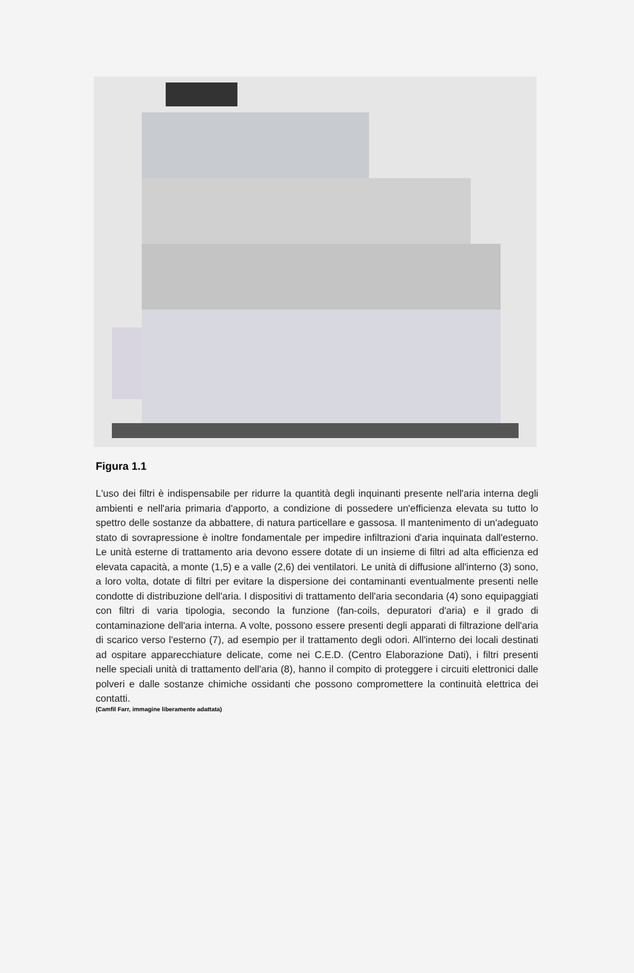Figura 1.1
L'uso dei filtri è indispensabile per ridurre la quantità degli inquinanti presente nell'aria interna degli ambienti e nell'aria primaria d'apporto, a condizione di possedere un'efficienza elevata su tutto lo spettro delle sostanze da abbattere, di natura particellare e gassosa. Il mantenimento di un'adeguato stato di sovrapressione è inoltre fondamentale per impedire infiltrazioni d'aria inquinata dall'esterno. Le unità esterne di trattamento aria devono essere dotate di un insieme di filtri ad alta efficienza ed elevata capacità, a monte (1,5) e a valle (2,6) dei ventilatori. Le unità di diffusione all'interno (3) sono, a loro volta, dotate di filtri per evitare la dispersione dei contaminanti eventualmente presenti nelle condotte di distribuzione dell'aria. I dispositivi di trattamento dell'aria secondaria (4) sono equipaggiati con filtri di varia tipologia, secondo la funzione (fan-coils, depuratori d'aria) e il grado di contaminazione dell'aria interna. A volte, possono essere presenti degli apparati di filtrazione dell'aria di scarico verso l'esterno (7), ad esempio per il trattamento degli odori. All'interno dei locali destinati ad ospitare apparecchiature delicate, come nei C.E.D. (Centro Elaborazione Dati), i filtri presenti nelle speciali unità di trattamento dell'aria (8), hanno il compito di proteggere i circuiti elettronici dalle polveri e dalle sostanze chimiche ossidanti che possono compromettere la continuità elettrica dei contatti.
(Camfil Farr, immagine liberamente adattata)